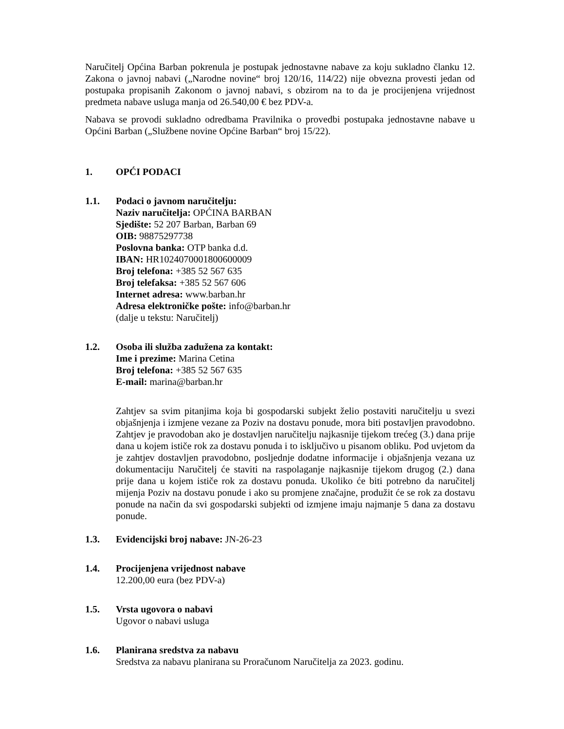Naručitelj Općina Barban pokrenula je postupak jednostavne nabave za koju sukladno članku 12. Zakona o javnoj nabavi („Narodne novine“ broj 120/16, 114/22) nije obvezna provesti jedan od postupaka propisanih Zakonom o javnoj nabavi, s obzirom na to da je procijenjena vrijednost predmeta nabave usluga manja od 26.540,00 € bez PDV-a.
Nabava se provodi sukladno odredbama Pravilnika o provedbi postupaka jednostavne nabave u Općini Barban („Službene novine Općine Barban“ broj 15/22).
1. OPĆI PODACI
1.1. Podaci o javnom naručitelju:
Naziv naručitelja: OPĆINA BARBAN
Sjedište: 52 207 Barban, Barban 69
OIB: 98875297738
Poslovna banka: OTP banka d.d.
IBAN: HR1024070001800600009
Broj telefona: +385 52 567 635
Broj telefaksa: +385 52 567 606
Internet adresa: www.barban.hr
Adresa elektroničke pošte: info@barban.hr
(dalje u tekstu: Naručitelj)
1.2. Osoba ili služba zadužena za kontakt:
Ime i prezime: Marina Cetina
Broj telefona: +385 52 567 635
E-mail: marina@barban.hr
Zahtjev sa svim pitanjima koja bi gospodarski subjekt želio postaviti naručitelju u svezi objašnjenja i izmjene vezane za Poziv na dostavu ponude, mora biti postavljen pravodobno. Zahtjev je pravodoban ako je dostavljen naručitelju najkasnije tijekom trećeg (3.) dana prije dana u kojem ističe rok za dostavu ponuda i to isključivo u pisanom obliku. Pod uvjetom da je zahtjev dostavljen pravodobno, posljednje dodatne informacije i objašnjenja vezana uz dokumentaciju Naručitelj će staviti na raspolaganje najkasnije tijekom drugog (2.) dana prije dana u kojem ističe rok za dostavu ponuda. Ukoliko će biti potrebno da naručitelj mijenja Poziv na dostavu ponude i ako su promjene značajne, produžit će se rok za dostavu ponude na način da svi gospodarski subjekti od izmjene imaju najmanje 5 dana za dostavu ponude.
1.3. Evidencijski broj nabave: JN-26-23
1.4. Procijenjena vrijednost nabave
12.200,00 eura (bez PDV-a)
1.5. Vrsta ugovora o nabavi
Ugovor o nabavi usluga
1.6. Planirana sredstva za nabavu
Sredstva za nabavu planirana su Proračunom Naručitelja za 2023. godinu.